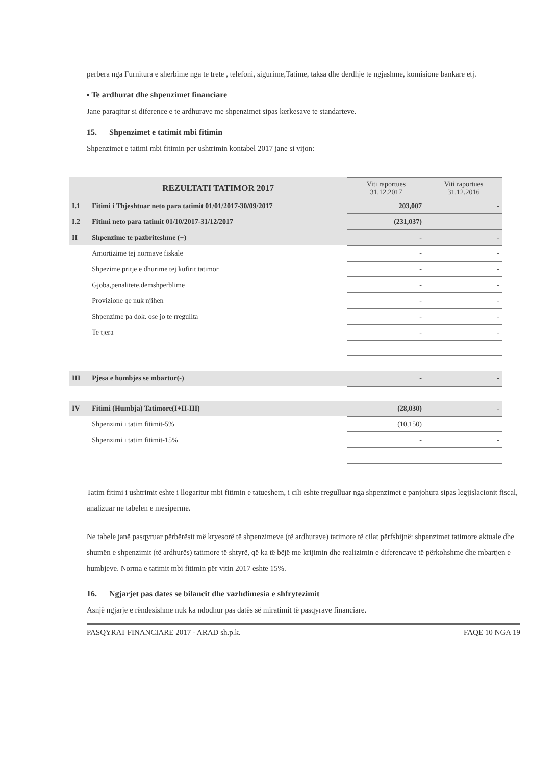perbera nga Furnitura e sherbime nga te trete , telefoni, sigurime,Tatime, taksa dhe derdhje te ngjashme, komisione bankare etj.
▪ Te ardhurat dhe shpenzimet financiare
Jane paraqitur si diference e te ardhurave me shpenzimet sipas kerkesave te standarteve.
15. Shpenzimet e tatimit mbi fitimin
Shpenzimet e tatimi mbi fitimin per ushtrimin kontabel 2017 jane si vijon:
| | REZULTATI TATIMOR 2017 | Viti raportues 31.12.2017 | Viti raportues 31.12.2016 |
| I.1 | Fitimi i Thjeshtuar neto para tatimit 01/01/2017-30/09/2017 | 203,007 | - |
| I.2 | Fitimi neto para tatimit 01/10/2017-31/12/2017 | (231,037) | |
| II | Shpenzime te pazbriteshme (+) | - | - |
| | Amortizime tej normave fiskale | - | - |
| | Shpezime pritje e dhurime tej kufirit tatimor | - | - |
| | Gjoba,penalitete,demshperblime | - | - |
| | Provizione qe nuk njihen | - | - |
| | Shpenzime pa dok. ose jo te rregullta | - | - |
| | Te tjera | - | - |
| III | Pjesa e humbjes se mbartur(-) | - | - |
| IV | Fitimi (Humbja) Tatimore(I+II-III) | (28,030) | - |
| | Shpenzimi i tatim fitimit-5% | (10,150) | |
| | Shpenzimi i tatim fitimit-15% | - | - |
Tatim fitimi i ushtrimit eshte i llogaritur mbi fitimin e tatueshem, i cili eshte rregulluar nga shpenzimet e panjohura sipas legjislacionit fiscal, analizuar ne tabelen e mesiperme.
Ne tabele janë pasqyruar përbërësit më kryesorë të shpenzimeve (të ardhurave) tatimore të cilat përfshijnë: shpenzimet tatimore aktuale dhe shumën e shpenzimit (të ardhurës) tatimore të shtyrë, që ka të bëjë me krijimin dhe realizimin e diferencave të përkohshme dhe mbartjen e humbjeve. Norma e tatimit mbi fitimin për vitin 2017 eshte 15%.
16. Ngjarjet pas dates se bilancit dhe vazhdimesia e shfrytezimit
Asnjë ngjarje e rëndesishme nuk ka ndodhur pas datës së miratimit të pasqyrave financiare.
PASQYRAT FINANCIARE 2017 - ARAD sh.p.k. FAQE 10 NGA 19